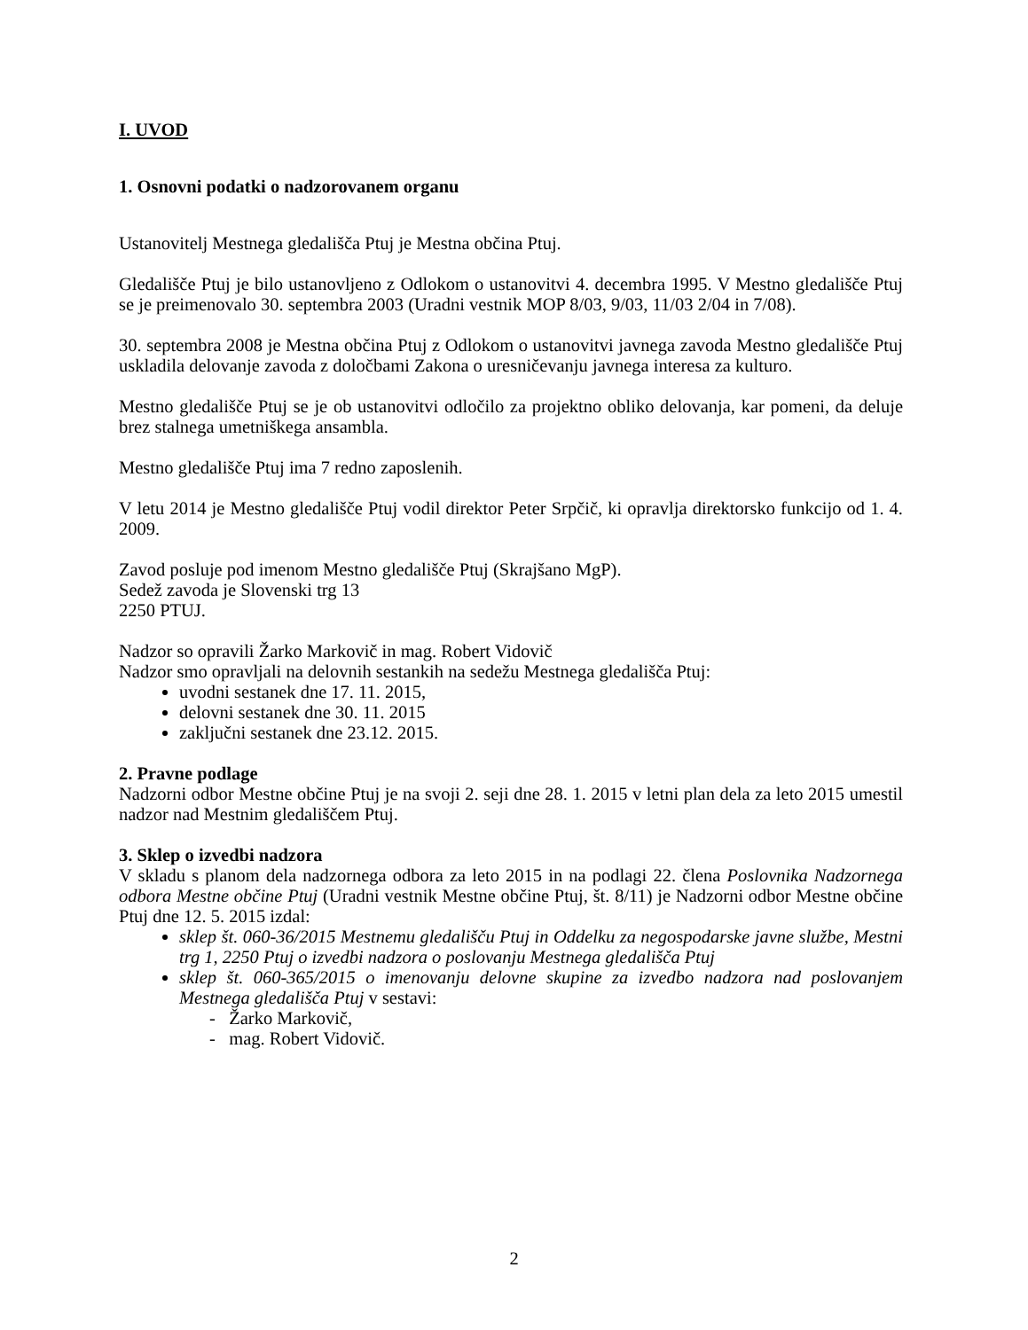I. UVOD
1. Osnovni podatki o nadzorovanem organu
Ustanovitelj Mestnega gledališča Ptuj je Mestna občina Ptuj.
Gledališče Ptuj je bilo ustanovljeno z Odlokom o ustanovitvi 4. decembra 1995. V Mestno gledališče Ptuj se je preimenovalo 30. septembra 2003 (Uradni vestnik MOP 8/03, 9/03, 11/03 2/04 in 7/08).
30. septembra 2008 je Mestna občina Ptuj z Odlokom o ustanovitvi javnega zavoda Mestno gledališče Ptuj uskladila delovanje zavoda z določbami Zakona o uresničevanju javnega interesa za kulturo.
Mestno gledališče Ptuj se je ob ustanovitvi odločilo za projektno obliko delovanja, kar pomeni, da deluje brez stalnega umetniškega ansambla.
Mestno gledališče Ptuj ima 7 redno zaposlenih.
V letu 2014 je Mestno gledališče Ptuj vodil direktor Peter Srpčič, ki opravlja direktorsko funkcijo od 1. 4. 2009.
Zavod posluje pod imenom Mestno gledališče Ptuj (Skrajšano MgP).
Sedež zavoda je Slovenski trg 13
2250 PTUJ.
Nadzor so opravili Žarko Markovič in mag. Robert Vidovič
Nadzor smo opravljali na delovnih sestankih na sedežu Mestnega gledališča Ptuj:
uvodni sestanek dne 17. 11. 2015,
delovni sestanek dne 30. 11. 2015
zaključni sestanek dne 23.12. 2015.
2. Pravne podlage
Nadzorni odbor Mestne občine Ptuj je na svoji 2. seji dne 28. 1. 2015 v letni plan dela za leto 2015 umestil nadzor nad Mestnim gledališčem Ptuj.
3. Sklep o izvedbi nadzora
V skladu s planom dela nadzornega odbora za leto 2015 in na podlagi 22. člena Poslovnika Nadzornega odbora Mestne občine Ptuj (Uradni vestnik Mestne občine Ptuj, št. 8/11) je Nadzorni odbor Mestne občine Ptuj dne 12. 5. 2015 izdal:
sklep št. 060-36/2015 Mestnemu gledališču Ptuj in Oddelku za negospodarske javne službe, Mestni trg 1, 2250 Ptuj o izvedbi nadzora o poslovanju Mestnega gledališča Ptuj
sklep št. 060-365/2015 o imenovanju delovne skupine za izvedbo nadzora nad poslovanjem Mestnega gledališča Ptuj v sestavi:
- Žarko Markovič,
- mag. Robert Vidovič.
2